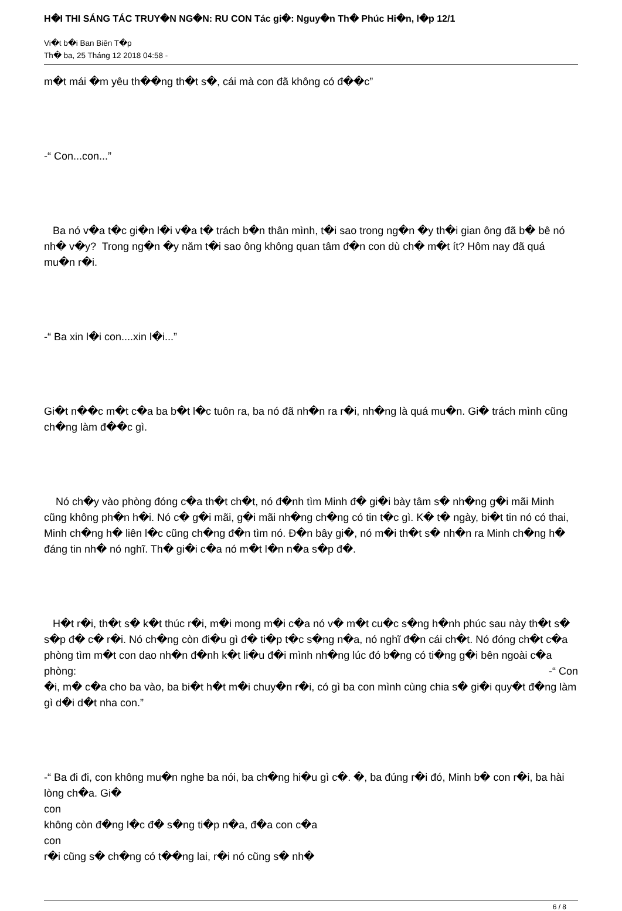H�I THI SÁNG TÁC TRUY�N NG�N: RU CON Tác gi�: Nguy�n Th� Phúc Hi�n, l�p 12/1
Vi�t b�i Ban Biên T�p
Th� ba, 25 Tháng 12 2018 04:58 -
m�t mái �m yêu th��ng th�t s�, cái mà con đã không có đ��c”
-“ Con...con...”
Ba nó v�a t�c gi�n l�i v�a t� trách b�n thân mình, t�i sao trong ng�n �y th�i gian ông đã b� bê nó nh� v�y? Trong ng�n �y năm t�i sao ông không quan tâm đ�n con dù ch� m�t ít? Hôm nay đã quá mu�n r�i.
-“ Ba xin l�i con....xin l�i...”
Gi�t n��c m�t c�a ba b�t l�c tuôn ra, ba nó đã nh�n ra r�i, nh�ng là quá mu�n. Gi� trách mình cũng ch�ng làm đ��c gì.
Nó ch�y vào phòng đóng c�a th�t ch�t, nó đ�nh tìm Minh đ� gi�i bày tâm s� nh�ng g�i mãi Minh cũng không ph�n h�i. Nó c� g�i mãi, g�i mãi nh�ng ch�ng có tin t�c gì. K� t� ngày, bi�t tin nó có thai, Minh ch�ng h� liên l�c cũng ch�ng đ�n tìm nó. Đ�n bây gi�, nó m�i th�t s� nh�n ra Minh ch�ng h� đáng tin nh� nó nghĩ. Th� gi�i c�a nó m�t l�n n�a s�p đ�.
H�t r�i, th�t s� k�t thúc r�i, m�i mong m�i c�a nó v� m�t cu�c s�ng h�nh phúc sau này th�t s� s�p đ� c� r�i. Nó ch�ng còn đi�u gì đ� ti�p t�c s�ng n�a, nó nghĩ đ�n cái ch�t. Nó đóng ch�t c�a phòng tìm m�t con dao nh�n đ�nh k�t li�u đ�i mình nh�ng lúc đó b�ng có ti�ng g�i bên ngoài c�a phòng: -“ Con
�i, m� c�a cho ba vào, ba bi�t h�t m�i chuy�n r�i, có gì ba con mình cùng chia s� gi�i quy�t đ�ng làm gì d�i d�t nha con.”
-“ Ba đi đi, con không mu�n nghe ba nói, ba ch�ng hi�u gì c�. �, ba đúng r�i đó, Minh b� con r�i, ba hài lòng ch�a. Gi�
con
không còn đ�ng l�c đ� s�ng ti�p n�a, đ�a con c�a
con
r�i cũng s� ch�ng có t��ng lai, r�i nó cũng s� nh�
6 / 8